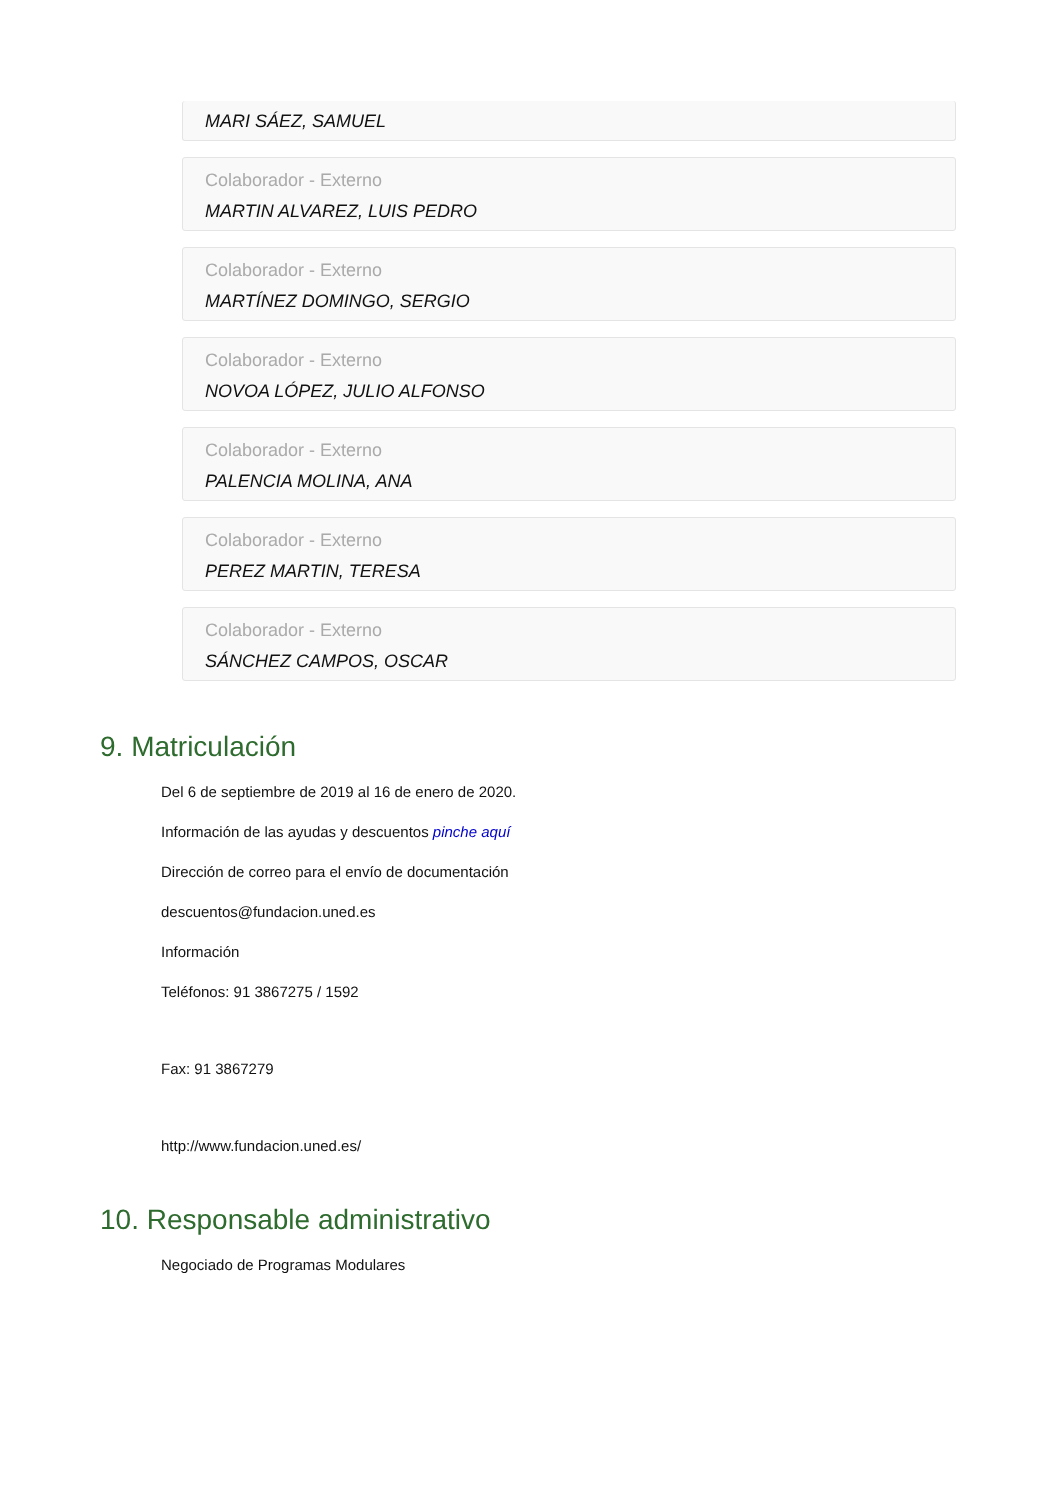MARI SÁEZ, SAMUEL
Colaborador - Externo
MARTIN ALVAREZ, LUIS PEDRO
Colaborador - Externo
MARTÍNEZ DOMINGO, SERGIO
Colaborador - Externo
NOVOA LÓPEZ, JULIO ALFONSO
Colaborador - Externo
PALENCIA MOLINA, ANA
Colaborador - Externo
PEREZ MARTIN, TERESA
Colaborador - Externo
SÁNCHEZ CAMPOS, OSCAR
9. Matriculación
Del 6 de septiembre de 2019 al 16 de enero de 2020.
Información de las ayudas y descuentos pinche aquí
Dirección de correo para el envío de documentación
descuentos@fundacion.uned.es
Información
Teléfonos: 91 3867275 / 1592
Fax: 91 3867279
http://www.fundacion.uned.es/
10. Responsable administrativo
Negociado de Programas Modulares